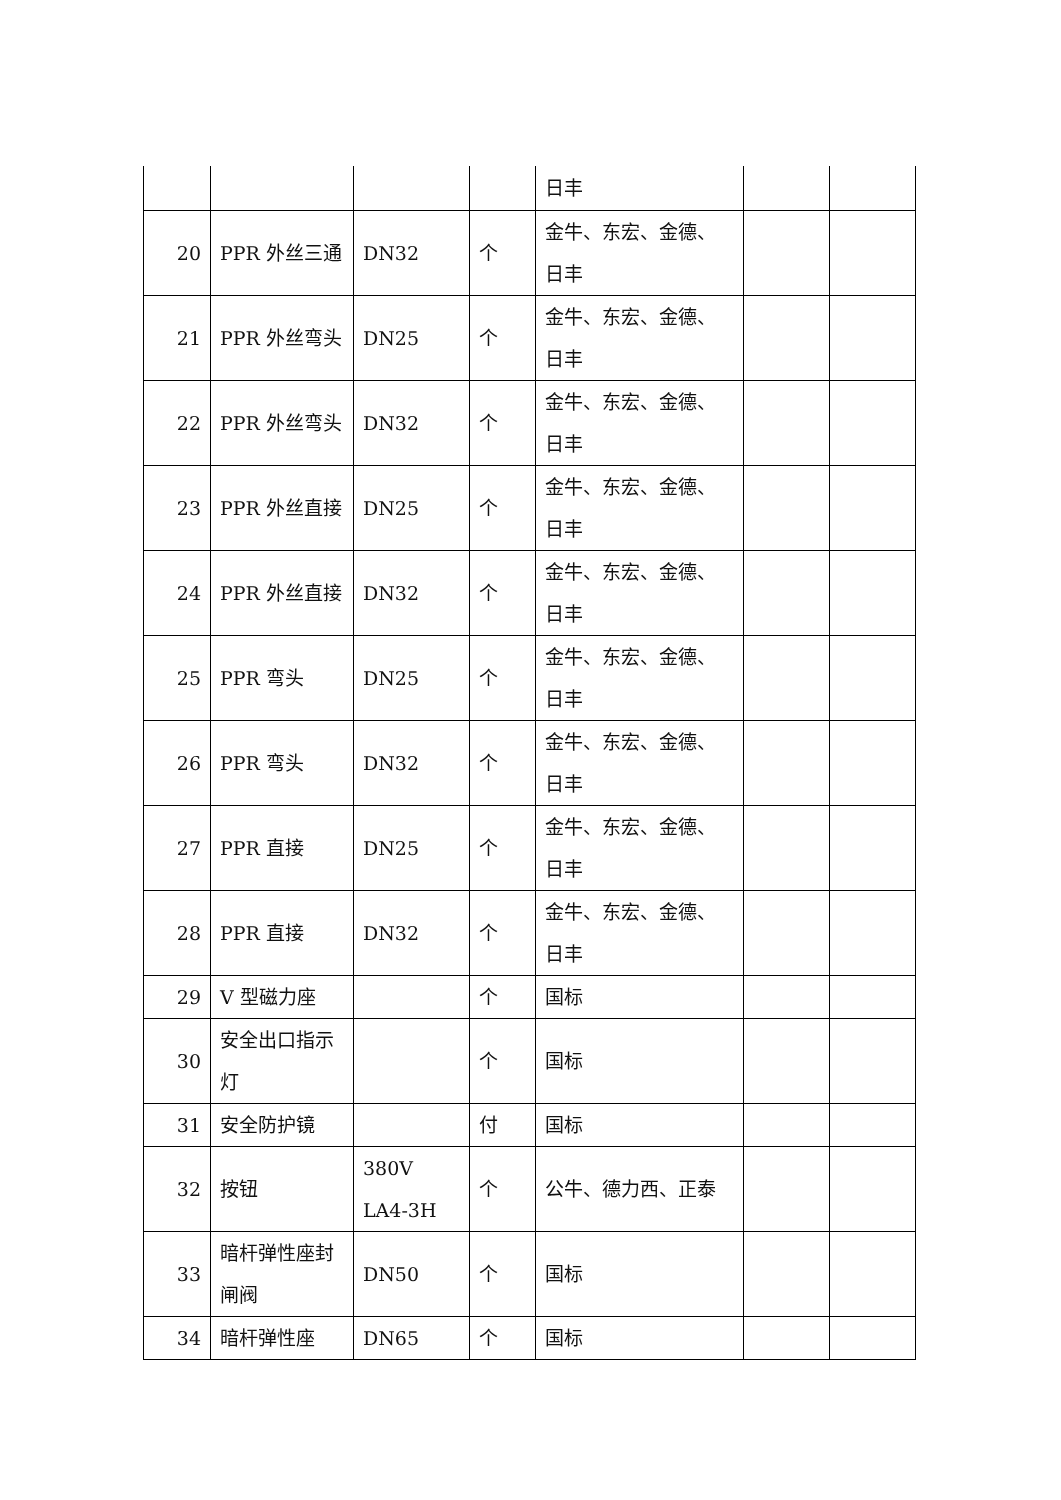| | | | | 日丰 | | |
| 20 | PPR 外丝三通 | DN32 | 个 | 金牛、东宏、金德、日丰 | | |
| 21 | PPR 外丝弯头 | DN25 | 个 | 金牛、东宏、金德、日丰 | | |
| 22 | PPR 外丝弯头 | DN32 | 个 | 金牛、东宏、金德、日丰 | | |
| 23 | PPR 外丝直接 | DN25 | 个 | 金牛、东宏、金德、日丰 | | |
| 24 | PPR 外丝直接 | DN32 | 个 | 金牛、东宏、金德、日丰 | | |
| 25 | PPR 弯头 | DN25 | 个 | 金牛、东宏、金德、日丰 | | |
| 26 | PPR 弯头 | DN32 | 个 | 金牛、东宏、金德、日丰 | | |
| 27 | PPR 直接 | DN25 | 个 | 金牛、东宏、金德、日丰 | | |
| 28 | PPR 直接 | DN32 | 个 | 金牛、东宏、金德、日丰 | | |
| 29 | V 型磁力座 | | 个 | 国标 | | |
| 30 | 安全出口指示灯 | | 个 | 国标 | | |
| 31 | 安全防护镜 | | 付 | 国标 | | |
| 32 | 按钮 | 380V LA4-3H | 个 | 公牛、德力西、正泰 | | |
| 33 | 暗杆弹性座封闸阀 | DN50 | 个 | 国标 | | |
| 34 | 暗杆弹性座 | DN65 | 个 | 国标 | | |